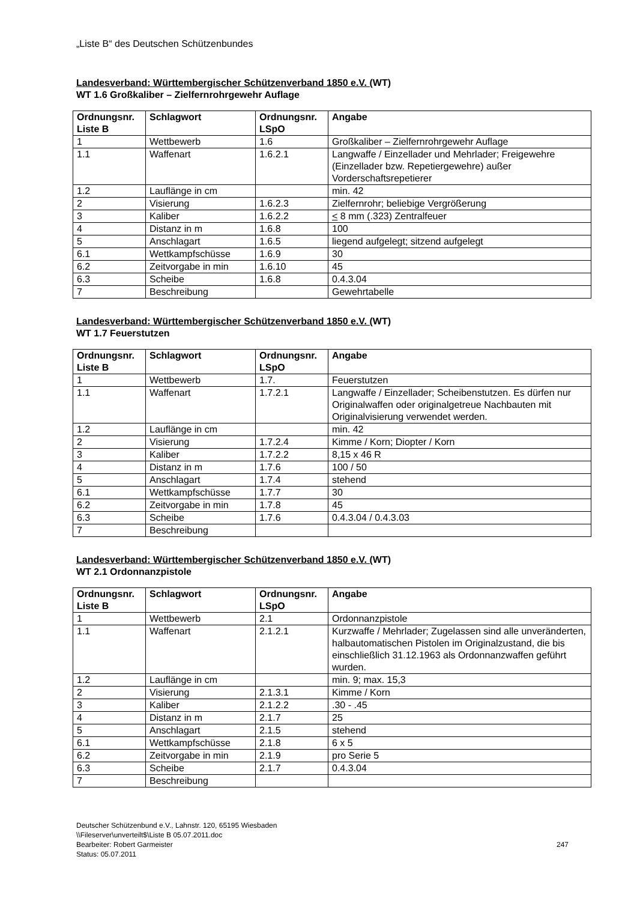„Liste B“ des Deutschen Schützenbundes
Landesverband: Württembergischer Schützenverband 1850 e.V. (WT)
WT 1.6 Großkaliber – Zielfernrohrgewehr Auflage
| Ordnungsnr. Liste B | Schlagwort | Ordnungsnr. LSpO | Angabe |
| --- | --- | --- | --- |
| 1 | Wettbewerb | 1.6 | Großkaliber – Zielfernrohrgewehr Auflage |
| 1.1 | Waffenart | 1.6.2.1 | Langwaffe / Einzellader und Mehrlader; Freigewehre (Einzellader bzw. Repetiergewehre) außer Vorderschaftsrepetierer |
| 1.2 | Lauflänge in cm | | min. 42 |
| 2 | Visierung | 1.6.2.3 | Zielfernrohr; beliebige Vergrößerung |
| 3 | Kaliber | 1.6.2.2 | < 8 mm (.323) Zentralfeuer |
| 4 | Distanz in m | 1.6.8 | 100 |
| 5 | Anschlagart | 1.6.5 | liegend aufgelegt; sitzend aufgelegt |
| 6.1 | Wettkampfschüsse | 1.6.9 | 30 |
| 6.2 | Zeitvorgabe in min | 1.6.10 | 45 |
| 6.3 | Scheibe | 1.6.8 | 0.4.3.04 |
| 7 | Beschreibung | | Gewehrtabelle |
Landesverband: Württembergischer Schützenverband 1850 e.V. (WT)
WT 1.7 Feuerstutzen
| Ordnungsnr. Liste B | Schlagwort | Ordnungsnr. LSpO | Angabe |
| --- | --- | --- | --- |
| 1 | Wettbewerb | 1.7. | Feuerstutzen |
| 1.1 | Waffenart | 1.7.2.1 | Langwaffe / Einzellader; Scheibenstutzen. Es dürfen nur Originalwaffen oder originalgetreue Nachbauten mit Originalvisierung verwendet werden. |
| 1.2 | Lauflänge in cm | | min. 42 |
| 2 | Visierung | 1.7.2.4 | Kimme / Korn; Diopter / Korn |
| 3 | Kaliber | 1.7.2.2 | 8,15 x 46 R |
| 4 | Distanz in m | 1.7.6 | 100 / 50 |
| 5 | Anschlagart | 1.7.4 | stehend |
| 6.1 | Wettkampfschüsse | 1.7.7 | 30 |
| 6.2 | Zeitvorgabe in min | 1.7.8 | 45 |
| 6.3 | Scheibe | 1.7.6 | 0.4.3.04 / 0.4.3.03 |
| 7 | Beschreibung | | |
Landesverband: Württembergischer Schützenverband 1850 e.V. (WT)
WT 2.1 Ordonnanzpistole
| Ordnungsnr. Liste B | Schlagwort | Ordnungsnr. LSpO | Angabe |
| --- | --- | --- | --- |
| 1 | Wettbewerb | 2.1 | Ordonnanzpistole |
| 1.1 | Waffenart | 2.1.2.1 | Kurzwaffe / Mehrlader; Zugelassen sind alle unveränderten, halbautomatischen Pistolen im Originalzustand, die bis einschließlich 31.12.1963 als Ordonnanzwaffen geführt wurden. |
| 1.2 | Lauflänge in cm | | min. 9; max. 15,3 |
| 2 | Visierung | 2.1.3.1 | Kimme / Korn |
| 3 | Kaliber | 2.1.2.2 | .30 - .45 |
| 4 | Distanz in m | 2.1.7 | 25 |
| 5 | Anschlagart | 2.1.5 | stehend |
| 6.1 | Wettkampfschüsse | 2.1.8 | 6 x 5 |
| 6.2 | Zeitvorgabe in min | 2.1.9 | pro Serie 5 |
| 6.3 | Scheibe | 2.1.7 | 0.4.3.04 |
| 7 | Beschreibung | | |
Deutscher Schützenbund e.V., Lahnstr. 120, 65195 Wiesbaden
\\Fileserver\unverteilt$\Liste B 05.07.2011.doc
Bearbeiter: Robert Garmeister
Status: 05.07.2011
247